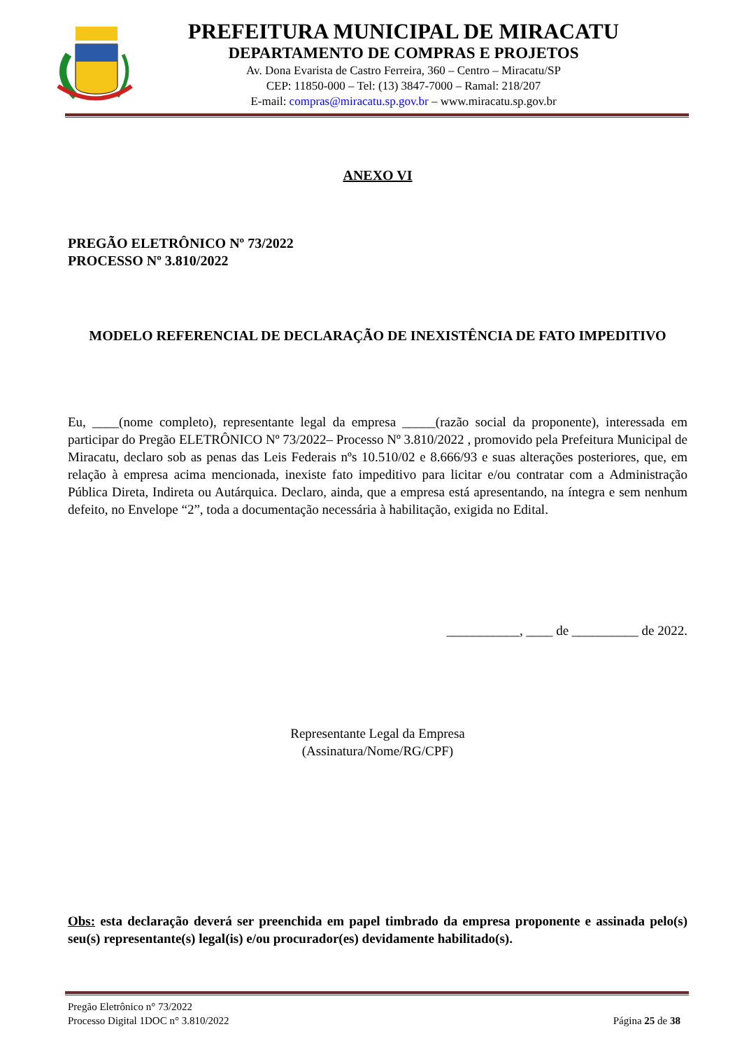PREFEITURA MUNICIPAL DE MIRACATU
DEPARTAMENTO DE COMPRAS E PROJETOS
Av. Dona Evarista de Castro Ferreira, 360 – Centro – Miracatu/SP
CEP: 11850-000 – Tel: (13) 3847-7000 – Ramal: 218/207
E-mail: compras@miracatu.sp.gov.br – www.miracatu.sp.gov.br
ANEXO VI
PREGÃO ELETRÔNICO Nº 73/2022
PROCESSO Nº 3.810/2022
MODELO REFERENCIAL DE DECLARAÇÃO DE INEXISTÊNCIA DE FATO IMPEDITIVO
Eu, ____(nome completo), representante legal da empresa _____(razão social da proponente), interessada em participar do Pregão ELETRÔNICO Nº 73/2022– Processo Nº 3.810/2022 , promovido pela Prefeitura Municipal de Miracatu, declaro sob as penas das Leis Federais nºs 10.510/02 e 8.666/93 e suas alterações posteriores, que, em relação à empresa acima mencionada, inexiste fato impeditivo para licitar e/ou contratar com a Administração Pública Direta, Indireta ou Autárquica. Declaro, ainda, que a empresa está apresentando, na íntegra e sem nenhum defeito, no Envelope “2”, toda a documentação necessária à habilitação, exigida no Edital.
___________, ____ de __________ de 2022.
Representante Legal da Empresa
(Assinatura/Nome/RG/CPF)
Obs: esta declaração deverá ser preenchida em papel timbrado da empresa proponente e assinada pelo(s) seu(s) representante(s) legal(is) e/ou procurador(es) devidamente habilitado(s).
Pregão Eletrônico n° 73/2022
Processo Digital 1DOC n° 3.810/2022
Página 25 de 38